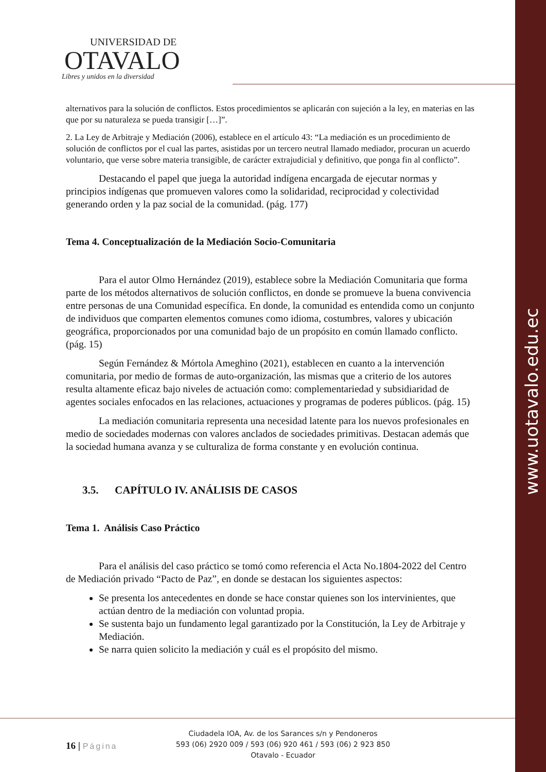www.uotavalo.edu.ec
UNIVERSIDAD DE
OTAVALO
Libres y unidos en la diversidad
alternativos para la solución de conflictos. Estos procedimientos se aplicarán con sujeción a la ley, en materias en las que por su naturaleza se pueda transigir […]”.
2. La Ley de Arbitraje y Mediación (2006), establece en el artículo 43: “La mediación es un procedimiento de solución de conflictos por el cual las partes, asistidas por un tercero neutral llamado mediador, procuran un acuerdo voluntario, que verse sobre materia transigible, de carácter extrajudicial y definitivo, que ponga fin al conflicto”.
Destacando el papel que juega la autoridad indígena encargada de ejecutar normas y principios indígenas que promueven valores como la solidaridad, reciprocidad y colectividad generando orden y la paz social de la comunidad. (pág. 177)
Tema 4. Conceptualización de la Mediación Socio-Comunitaria
Para el autor Olmo Hernández (2019), establece sobre la Mediación Comunitaria que forma parte de los métodos alternativos de solución conflictos, en donde se promueve la buena convivencia entre personas de una Comunidad específica. En donde, la comunidad es entendida como un conjunto de individuos que comparten elementos comunes como idioma, costumbres, valores y ubicación geográfica, proporcionados por una comunidad bajo de un propósito en común llamado conflicto. (pág. 15)
Según Fernández & Mórtola Ameghino (2021), establecen en cuanto a la intervención comunitaria, por medio de formas de auto-organización, las mismas que a criterio de los autores resulta altamente eficaz bajo niveles de actuación como: complementariedad y subsidiaridad de agentes sociales enfocados en las relaciones, actuaciones y programas de poderes públicos. (pág. 15)
La mediación comunitaria representa una necesidad latente para los nuevos profesionales en medio de sociedades modernas con valores anclados de sociedades primitivas. Destacan además que la sociedad humana avanza y se culturaliza de forma constante y en evolución continua.
3.5. CAPÍTULO IV. ANÁLISIS DE CASOS
Tema 1. Análisis Caso Práctico
Para el análisis del caso práctico se tomó como referencia el Acta No.1804-2022 del Centro de Mediación privado “Pacto de Paz”, en donde se destacan los siguientes aspectos:
Se presenta los antecedentes en donde se hace constar quienes son los intervinientes, que actúan dentro de la mediación con voluntad propia.
Se sustenta bajo un fundamento legal garantizado por la Constitución, la Ley de Arbitraje y Mediación.
Se narra quien solicito la mediación y cuál es el propósito del mismo.
16 | Página
Ciudadela IOA, Av. de los Sarances s/n y Pendoneros
593 (06) 2920 009 / 593 (06) 920 461 / 593 (06) 2 923 850
Otavalo - Ecuador